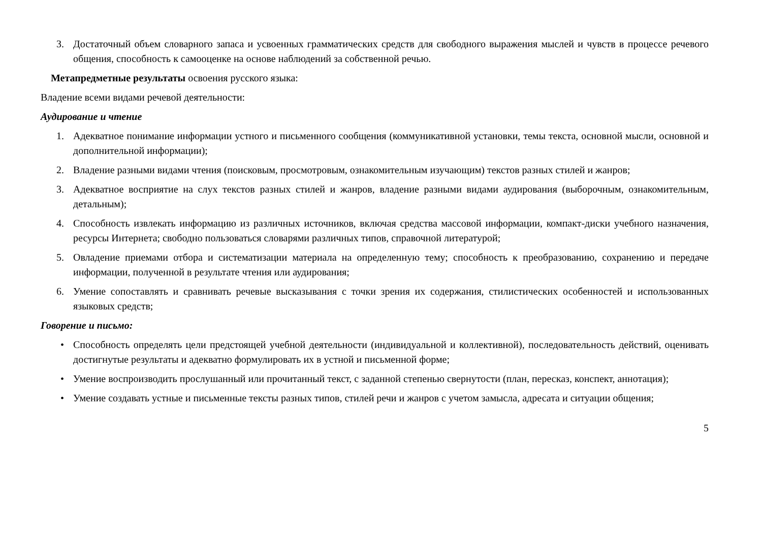3. Достаточный объем словарного запаса и усвоенных грамматических средств для свободного выражения мыслей и чувств в процессе речевого общения, способность к самооценке на основе наблюдений за собственной речью.
Метапредметные результаты освоения русского языка:
Владение всеми видами речевой деятельности:
Аудирование и чтение
1. Адекватное понимание информации устного и письменного сообщения (коммуникативной установки, темы текста, основной мысли, основной и дополнительной информации);
2. Владение разными видами чтения (поисковым, просмотровым, ознакомительным изучающим) текстов разных стилей и жанров;
3. Адекватное восприятие на слух текстов разных стилей и жанров, владение разными видами аудирования (выборочным, ознакомительным, детальным);
4. Способность извлекать информацию из различных источников, включая средства массовой информации, компакт-диски учебного назначения, ресурсы Интернета; свободно пользоваться словарями различных типов, справочной литературой;
5. Овладение приемами отбора и систематизации материала на определенную тему; способность к преобразованию, сохранению и передаче информации, полученной в результате чтения или аудирования;
6. Умение сопоставлять и сравнивать речевые высказывания с точки зрения их содержания, стилистических особенностей и использованных языковых средств;
Говорение и письмо:
• Способность определять цели предстоящей учебной деятельности (индивидуальной и коллективной), последовательность действий, оценивать достигнутые результаты и адекватно формулировать их в устной и письменной форме;
• Умение воспроизводить прослушанный или прочитанный текст, с заданной степенью свернутости (план, пересказ, конспект, аннотация);
• Умение создавать устные и письменные тексты разных типов, стилей речи и жанров с учетом замысла, адресата и ситуации общения;
5